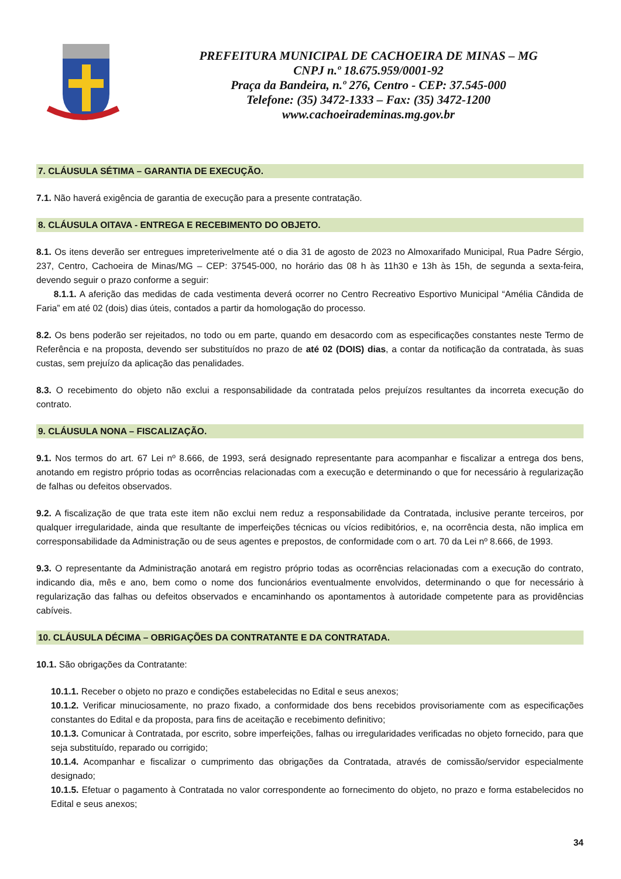PREFEITURA MUNICIPAL DE CACHOEIRA DE MINAS – MG
CNPJ n.º 18.675.959/0001-92
Praça da Bandeira, n.º 276, Centro - CEP: 37.545-000
Telefone: (35) 3472-1333 – Fax: (35) 3472-1200
www.cachoeirademinas.mg.gov.br
7. CLÁUSULA SÉTIMA – GARANTIA DE EXECUÇÃO.
7.1. Não haverá exigência de garantia de execução para a presente contratação.
8. CLÁUSULA OITAVA - ENTREGA E RECEBIMENTO DO OBJETO.
8.1. Os itens deverão ser entregues impreterivelmente até o dia 31 de agosto de 2023 no Almoxarifado Municipal, Rua Padre Sérgio, 237, Centro, Cachoeira de Minas/MG – CEP: 37545-000, no horário das 08 h às 11h30 e 13h às 15h, de segunda a sexta-feira, devendo seguir o prazo conforme a seguir:
8.1.1. A aferição das medidas de cada vestimenta deverá ocorrer no Centro Recreativo Esportivo Municipal “Amélia Cândida de Faria” em até 02 (dois) dias úteis, contados a partir da homologação do processo.
8.2. Os bens poderão ser rejeitados, no todo ou em parte, quando em desacordo com as especificações constantes neste Termo de Referência e na proposta, devendo ser substituídos no prazo de até 02 (DOIS) dias, a contar da notificação da contratada, às suas custas, sem prejuízo da aplicação das penalidades.
8.3. O recebimento do objeto não exclui a responsabilidade da contratada pelos prejuízos resultantes da incorreta execução do contrato.
9. CLÁUSULA NONA – FISCALIZAÇÃO.
9.1. Nos termos do art. 67 Lei nº 8.666, de 1993, será designado representante para acompanhar e fiscalizar a entrega dos bens, anotando em registro próprio todas as ocorrências relacionadas com a execução e determinando o que for necessário à regularização de falhas ou defeitos observados.
9.2. A fiscalização de que trata este item não exclui nem reduz a responsabilidade da Contratada, inclusive perante terceiros, por qualquer irregularidade, ainda que resultante de imperfeições técnicas ou vícios redibitórios, e, na ocorrência desta, não implica em corresponsabilidade da Administração ou de seus agentes e prepostos, de conformidade com o art. 70 da Lei nº 8.666, de 1993.
9.3. O representante da Administração anotará em registro próprio todas as ocorrências relacionadas com a execução do contrato, indicando dia, mês e ano, bem como o nome dos funcionários eventualmente envolvidos, determinando o que for necessário à regularização das falhas ou defeitos observados e encaminhando os apontamentos à autoridade competente para as providências cabíveis.
10. CLÁUSULA DÉCIMA – OBRIGAÇÕES DA CONTRATANTE E DA CONTRATADA.
10.1. São obrigações da Contratante:
10.1.1. Receber o objeto no prazo e condições estabelecidas no Edital e seus anexos;
10.1.2. Verificar minuciosamente, no prazo fixado, a conformidade dos bens recebidos provisoriamente com as especificações constantes do Edital e da proposta, para fins de aceitação e recebimento definitivo;
10.1.3. Comunicar à Contratada, por escrito, sobre imperfeições, falhas ou irregularidades verificadas no objeto fornecido, para que seja substituído, reparado ou corrigido;
10.1.4. Acompanhar e fiscalizar o cumprimento das obrigações da Contratada, através de comissão/servidor especialmente designado;
10.1.5. Efetuar o pagamento à Contratada no valor correspondente ao fornecimento do objeto, no prazo e forma estabelecidos no Edital e seus anexos;
34